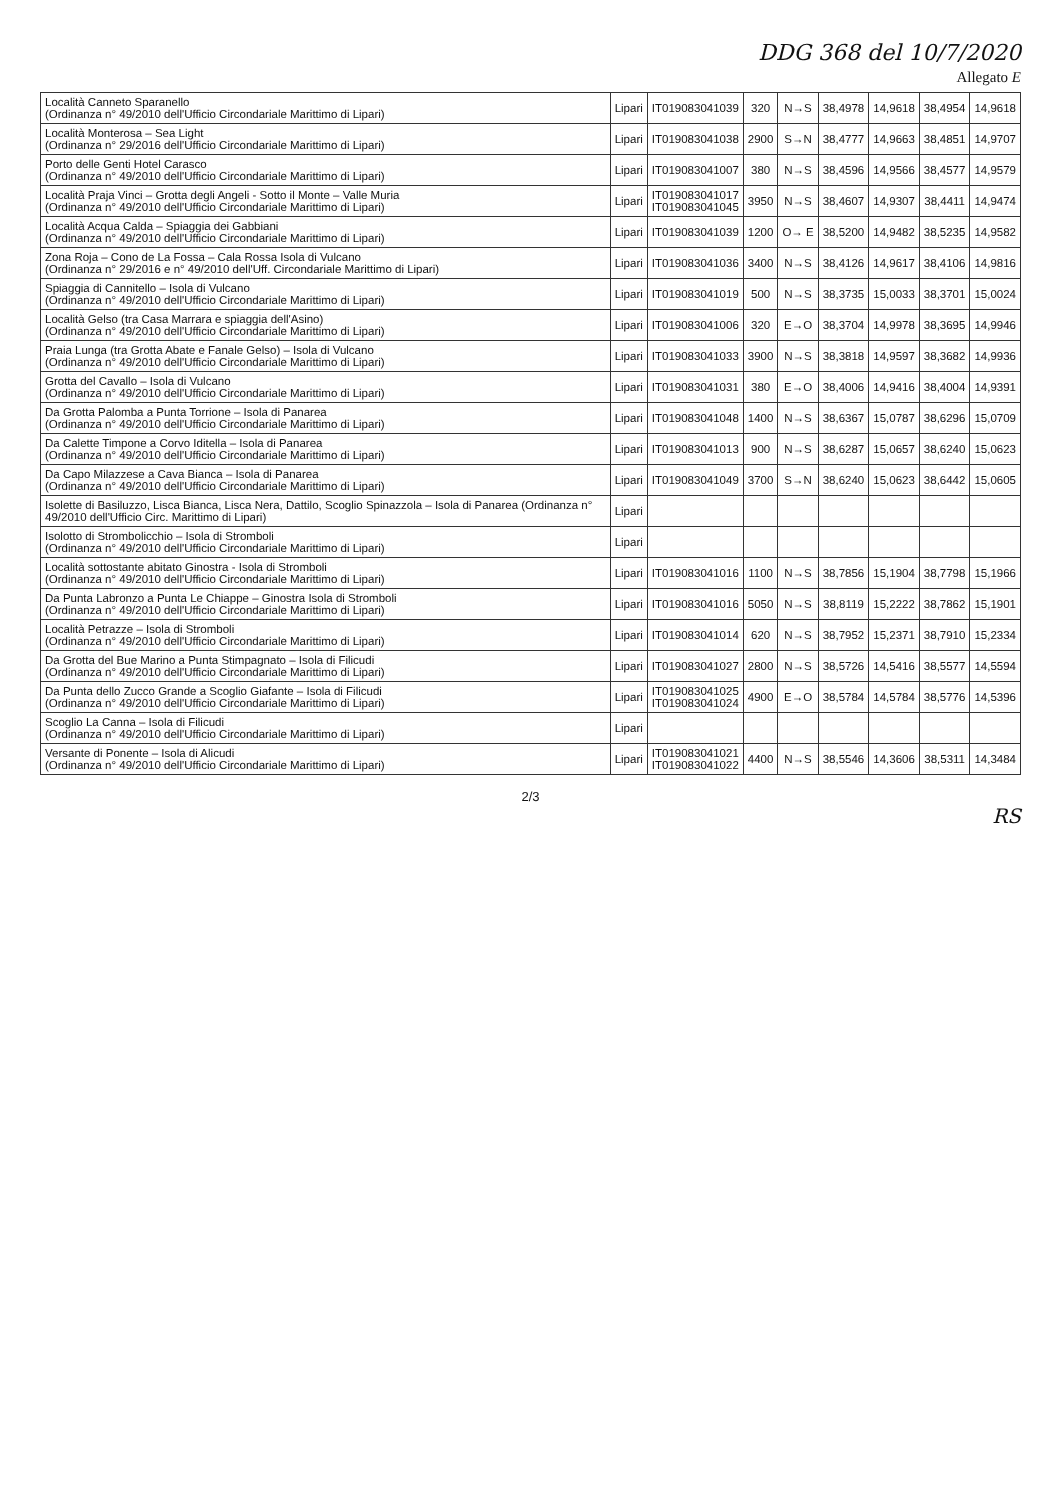DDG 368 del 10/7/2020
Allegato E
| Località Canneto Sparanello (Ordinanza n° 49/2010 dell'Ufficio Circondariale Marittimo di Lipari) | Lipari | IT019083041039 | 320 | N→S | 38,4978 | 14,9618 | 38,4954 | 14,9618 |
| Località Monterosa – Sea Light (Ordinanza n° 29/2016 dell'Ufficio Circondariale Marittimo di Lipari) | Lipari | IT019083041038 | 2900 | S→N | 38,4777 | 14,9663 | 38,4851 | 14,9707 |
| Porto delle Genti Hotel Carasco (Ordinanza n° 49/2010 dell'Ufficio Circondariale Marittimo di Lipari) | Lipari | IT019083041007 | 380 | N→S | 38,4596 | 14,9566 | 38,4577 | 14,9579 |
| Località Praja Vinci – Grotta degli Angeli - Sotto il Monte – Valle Muria (Ordinanza n° 49/2010 dell'Ufficio Circondariale Marittimo di Lipari) | Lipari | IT019083041017 IT019083041045 | 3950 | N→S | 38,4607 | 14,9307 | 38,4411 | 14,9474 |
| Località Acqua Calda – Spiaggia dei Gabbiani (Ordinanza n° 49/2010 dell'Ufficio Circondariale Marittimo di Lipari) | Lipari | IT019083041039 | 1200 | O→ E | 38,5200 | 14,9482 | 38,5235 | 14,9582 |
| Zona Roja – Cono de La Fossa – Cala Rossa Isola di Vulcano (Ordinanza n° 29/2016 e n° 49/2010 dell'Uff. Circondariale Marittimo di Lipari) | Lipari | IT019083041036 | 3400 | N→S | 38,4126 | 14,9617 | 38,4106 | 14,9816 |
| Spiaggia di Cannitello – Isola di Vulcano (Ordinanza n° 49/2010 dell'Ufficio Circondariale Marittimo di Lipari) | Lipari | IT019083041019 | 500 | N→S | 38,3735 | 15,0033 | 38,3701 | 15,0024 |
| Località Gelso (tra Casa Marrara e spiaggia dell'Asino) (Ordinanza n° 49/2010 dell'Ufficio Circondariale Marittimo di Lipari) | Lipari | IT019083041006 | 320 | E→O | 38,3704 | 14,9978 | 38,3695 | 14,9946 |
| Praia Lunga (tra Grotta Abate e Fanale Gelso) – Isola di Vulcano (Ordinanza n° 49/2010 dell'Ufficio Circondariale Marittimo di Lipari) | Lipari | IT019083041033 | 3900 | N→S | 38,3818 | 14,9597 | 38,3682 | 14,9936 |
| Grotta del Cavallo – Isola di Vulcano (Ordinanza n° 49/2010 dell'Ufficio Circondariale Marittimo di Lipari) | Lipari | IT019083041031 | 380 | E→O | 38,4006 | 14,9416 | 38,4004 | 14,9391 |
| Da Grotta Palomba a Punta Torrione – Isola di Panarea (Ordinanza n° 49/2010 dell'Ufficio Circondariale Marittimo di Lipari) | Lipari | IT019083041048 | 1400 | N→S | 38,6367 | 15,0787 | 38,6296 | 15,0709 |
| Da Calette Timpone a Corvo Iditella – Isola di Panarea (Ordinanza n° 49/2010 dell'Ufficio Circondariale Marittimo di Lipari) | Lipari | IT019083041013 | 900 | N→S | 38,6287 | 15,0657 | 38,6240 | 15,0623 |
| Da Capo Milazzese a Cava Bianca – Isola di Panarea (Ordinanza n° 49/2010 dell'Ufficio Circondariale Marittimo di Lipari) | Lipari | IT019083041049 | 3700 | S→N | 38,6240 | 15,0623 | 38,6442 | 15,0605 |
| Isolette di Basiluzzo, Lisca Bianca, Lisca Nera, Dattilo, Scoglio Spinazzola – Isola di Panarea (Ordinanza n° 49/2010 dell'Ufficio Circ. Marittimo di Lipari) | Lipari | | | | | | | |
| Isolotto di Strombolicchio – Isola di Stromboli (Ordinanza n° 49/2010 dell'Ufficio Circondariale Marittimo di Lipari) | Lipari | | | | | | | |
| Località sottostante abitato Ginostra - Isola di Stromboli (Ordinanza n° 49/2010 dell'Ufficio Circondariale Marittimo di Lipari) | Lipari | IT019083041016 | 1100 | N→S | 38,7856 | 15,1904 | 38,7798 | 15,1966 |
| Da Punta Labronzo a Punta Le Chiappe – Ginostra Isola di Stromboli (Ordinanza n° 49/2010 dell'Ufficio Circondariale Marittimo di Lipari) | Lipari | IT019083041016 | 5050 | N→S | 38,8119 | 15,2222 | 38,7862 | 15,1901 |
| Località Petrazze – Isola di Stromboli (Ordinanza n° 49/2010 dell'Ufficio Circondariale Marittimo di Lipari) | Lipari | IT019083041014 | 620 | N→S | 38,7952 | 15,2371 | 38,7910 | 15,2334 |
| Da Grotta del Bue Marino a Punta Stimpagnato – Isola di Filicudi (Ordinanza n° 49/2010 dell'Ufficio Circondariale Marittimo di Lipari) | Lipari | IT019083041027 | 2800 | N→S | 38,5726 | 14,5416 | 38,5577 | 14,5594 |
| Da Punta dello Zucco Grande a Scoglio Giafante – Isola di Filicudi (Ordinanza n° 49/2010 dell'Ufficio Circondariale Marittimo di Lipari) | Lipari | IT019083041025 IT019083041024 | 4900 | E→O | 38,5784 | 14,5784 | 38,5776 | 14,5396 |
| Scoglio La Canna – Isola di Filicudi (Ordinanza n° 49/2010 dell'Ufficio Circondariale Marittimo di Lipari) | Lipari | | | | | | | |
| Versante di Ponente – Isola di Alicudi (Ordinanza n° 49/2010 dell'Ufficio Circondariale Marittimo di Lipari) | Lipari | IT019083041021 IT019083041022 | 4400 | N→S | 38,5546 | 14,3606 | 38,5311 | 14,3484 |
2/3
RS